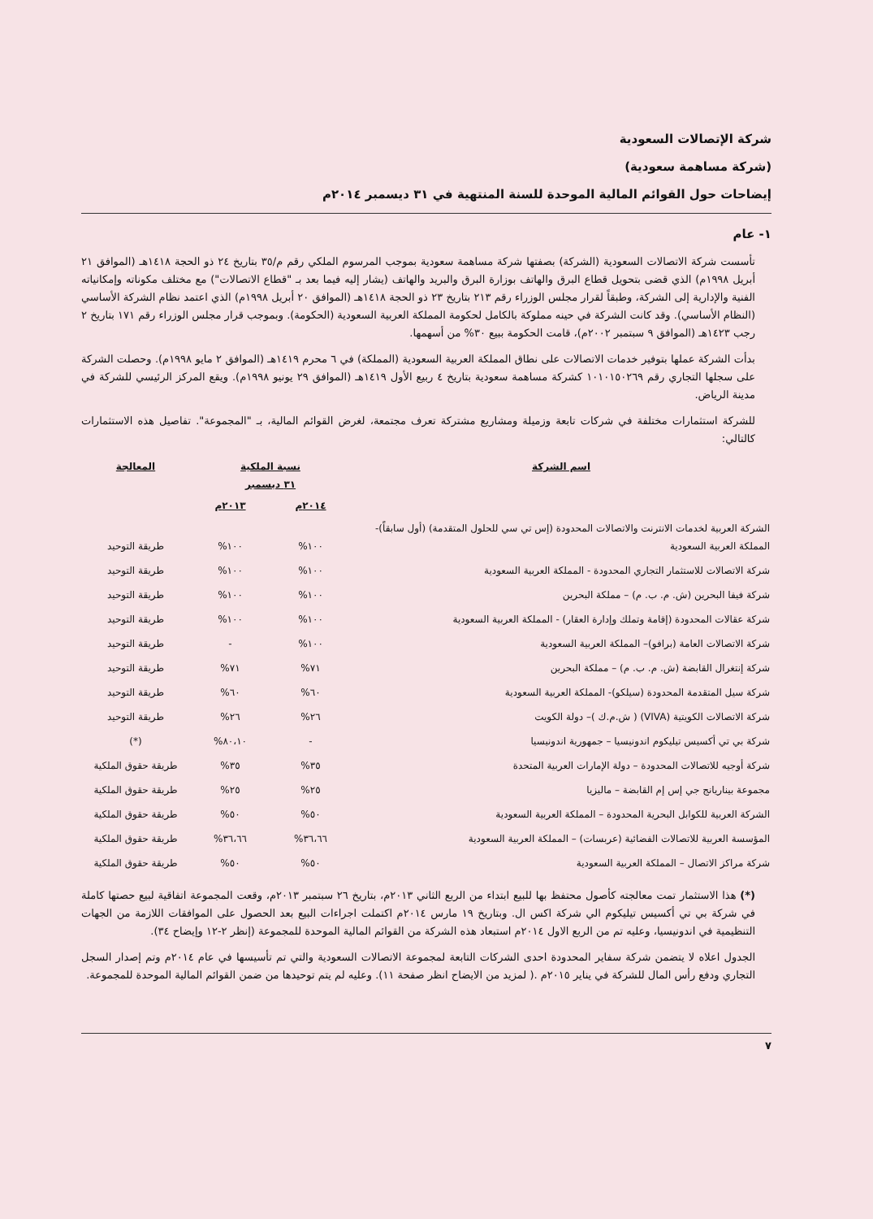شركة الإتصالات السعودية
(شركة مساهمة سعودية)
إيضاحات حول القوائم المالية الموحدة للسنة المنتهية في ٣١ ديسمبر ٢٠١٤م
١- عام
تأسست شركة الاتصالات السعودية (الشركة) بصفتها شركة مساهمة سعودية بموجب المرسوم الملكي رقم م/٣٥ بتاريخ ٢٤ ذو الحجة ١٤١٨هـ (الموافق ٢١ أبريل ١٩٩٨م) الذي قضى بتحويل قطاع البرق والهاتف بوزارة البرق والبريد والهاتف (يشار إليه فيما بعد بـ "قطاع الاتصالات") مع مختلف مكوناته وإمكانياته الفنية والإدارية إلى الشركة، وطبقاً لقرار مجلس الوزراء رقم ٢١٣ بتاريخ ٢٣ ذو الحجة ١٤١٨هـ (الموافق ٢٠ أبريل ١٩٩٨م) الذي اعتمد نظام الشركة الأساسي (النظام الأساسي). وقد كانت الشركة في حينه مملوكة بالكامل لحكومة المملكة العربية السعودية (الحكومة). وبموجب قرار مجلس الوزراء رقم ١٧١ بتاريخ ٢ رجب ١٤٢٣هـ (الموافق ٩ سبتمبر ٢٠٠٢م)، قامت الحكومة ببيع ٣٠% من أسهمها.
بدأت الشركة عملها بتوفير خدمات الاتصالات على نطاق المملكة العربية السعودية (المملكة) في ٦ محرم ١٤١٩هـ (الموافق ٢ مايو ١٩٩٨م). وحصلت الشركة على سجلها التجاري رقم ١٠١٠١٥٠٢٦٩ كشركة مساهمة سعودية بتاريخ ٤ ربيع الأول ١٤١٩هـ (الموافق ٢٩ يونيو ١٩٩٨م). ويقع المركز الرئيسي للشركة في مدينة الرياض.
للشركة استثمارات مختلفة في شركات تابعة وزميلة ومشاريع مشتركة تعرف مجتمعة، لغرض القوائم المالية، بـ "المجموعة". تفاصيل هذه الاستثمارات كالتالي:
| اسم الشركة | نسبة الملكية ٣١ ديسمبر | | المعالجة |
| --- | --- | --- | --- |
| | ٢٠١٤م | ٢٠١٣م | |
| الشركة العربية لخدمات الانترنت والاتصالات المحدودة (إس تي سي للحلول المتقدمة) (أول سابقاً)- المملكة العربية السعودية | ١٠٠% | ١٠٠% | طريقة التوحيد |
| شركة الاتصالات للاستثمار التجاري المحدودة - المملكة العربية السعودية | ١٠٠% | ١٠٠% | طريقة التوحيد |
| شركة فيفا البحرين (ش. م. ب. م) – مملكة البحرين | ١٠٠% | ١٠٠% | طريقة التوحيد |
| شركة عقالات المحدودة (إقامة وتملك وإدارة العقار) - المملكة العربية السعودية | ١٠٠% | ١٠٠% | طريقة التوحيد |
| شركة الاتصالات العامة (برافو)– المملكة العربية السعودية | ١٠٠% | - | طريقة التوحيد |
| شركة إنتغرال القابضة (ش. م. ب. م) – مملكة البحرين | ٧١% | ٧١% | طريقة التوحيد |
| شركة سيل المتقدمة المحدودة (سيلكو)- المملكة العربية السعودية | ٦٠% | ٦٠% | طريقة التوحيد |
| شركة الاتصالات الكويتية (VIVA) ( ش.م.ك )– دولة الكويت | ٢٦% | ٢٦% | طريقة التوحيد |
| شركة بي تي أكسيس تيليكوم اندونيسيا – جمهورية اندونيسيا | - | ٨٠،١٠% | (*) |
| شركة أوجيه للاتصالات المحدودة – دولة الإمارات العربية المتحدة | ٣٥% | ٣٥% | طريقة حقوق الملكية |
| مجموعة بيناريانج جي إس إم القابضة – ماليزيا | ٢٥% | ٢٥% | طريقة حقوق الملكية |
| الشركة العربية للكوابل البحرية المحدودة – المملكة العربية السعودية | ٥٠% | ٥٠% | طريقة حقوق الملكية |
| المؤسسة العربية للاتصالات الفضائية (عربسات) – المملكة العربية السعودية | ٣٦،٦٦% | ٣٦،٦٦% | طريقة حقوق الملكية |
| شركة مراكز الاتصال – المملكة العربية السعودية | ٥٠% | ٥٠% | طريقة حقوق الملكية |
(*) هذا الاستثمار تمت معالجته كأصول محتفظ بها للبيع ابتداء من الربع الثاني ٢٠١٣م، بتاريخ ٢٦ سبتمبر ٢٠١٣م، وقعت المجموعة اتفاقية لبيع حصتها كاملة في شركة بي تي أكسيس تيليكوم الي شركة اكس ال. وبتاريخ ١٩ مارس ٢٠١٤م اكتملت اجراءات البيع بعد الحصول على الموافقات اللازمة من الجهات التنظيمية في اندونيسيا، وعليه تم من الربع الاول ٢٠١٤م استبعاد هذه الشركة من القوائم المالية الموحدة للمجموعة (إنظر ٢-١٢ وإيضاح ٣٤).
الجدول اعلاه لا يتضمن شركة سفاير المحدودة احدى الشركات التابعة لمجموعة الاتصالات السعودية والتي تم تأسيسها في عام ٢٠١٤م وتم إصدار السجل التجاري ودفع رأس المال للشركة في يناير ٢٠١٥م .( لمزيد من الايضاح انظر صفحة ١١). وعليه لم يتم توحيدها من ضمن القوائم المالية الموحدة للمجموعة.
٧